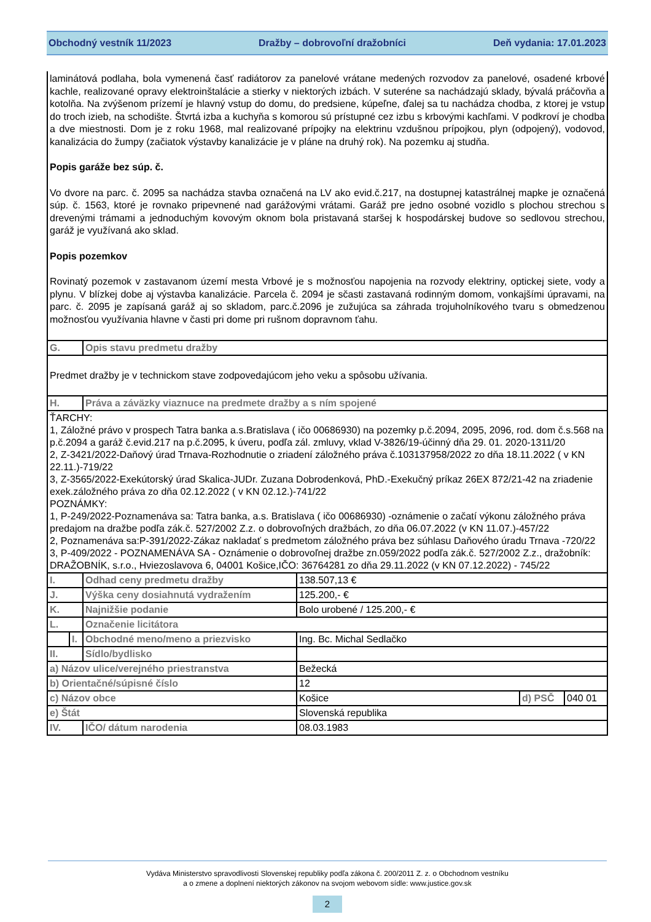Obchodný vestník 11/2023 Dražby – dobrovoľní dražobníci Deň vydania: 17.01.2023
laminátová podlaha, bola vymenená časť radiátorov za panelové vrátane medených rozvodov za panelové, osadené krbové kachle, realizované opravy elektroinštalácie a stierky v niektorých izbách. V suteréne sa nachádzajú sklady, bývalá práčovňa a kotolňa. Na zvýšenom prízemí je hlavný vstup do domu, do predsiene, kúpeľne, ďalej sa tu nachádza chodba, z ktorej je vstup do troch izieb, na schodište. Štvrtá izba a kuchyňa s komorou sú prístupné cez izbu s krbovými kachľami. V podkroví je chodba a dve miestnosti. Dom je z roku 1968, mal realizované prípojky na elektrinu vzdušnou prípojkou, plyn (odpojený), vodovod, kanalizácia do žumpy (začiatok výstavby kanalizácie je v pláne na druhý rok). Na pozemku aj studňa.
Popis garáže bez súp. č.
Vo dvore na parc. č. 2095 sa nachádza stavba označená na LV ako evid.č.217, na dostupnej katastrálnej mapke je označená súp. č. 1563, ktoré je rovnako pripevnené nad garážovými vrátami. Garáž pre jedno osobné vozidlo s plochou strechou s drevenými trámami a jednoduchým kovovým oknom bola pristavaná staršej k hospodárskej budove so sedlovou strechou, garáž je využívaná ako sklad.
Popis pozemkov
Rovinatý pozemok v zastavanom území mesta Vrbové je s možnosťou napojenia na rozvody elektriny, optickej siete, vody a plynu. V blízkej dobe aj výstavba kanalizácie. Parcela č. 2094 je sčasti zastavaná rodinným domom, vonkajšími úpravami, na parc. č. 2095 je zapísaná garáž aj so skladom, parc.č.2096 je zužujúca sa záhrada trojuholníkového tvaru s obmedzenou možnosťou využívania hlavne v časti pri dome pri rušnom dopravnom ťahu.
| G. | | Opis stavu predmetu dražby | | | |
| Predmet dražby je v technickom stave zodpovedajúcom jeho veku a spôsobu užívania. | | | | | |
| H. | | Práva a záväzky viaznuce na predmete dražby a s ním spojené | | | |
| ŤARCHY: 1, Záložné právo v prospech Tatra banka a.s.Bratislava ( ičo 00686930) na pozemky p.č.2094, 2095, 2096, rod. dom č.s.568 na p.č.2094 a garáž č.evid.217 na p.č.2095, k úveru, podľa zál. zmluvy, vklad V-3826/19-účinný dňa 29. 01. 2020-1311/20 2, Z-3421/2022-Daňový úrad Trnava-Rozhodnutie o zriadení záložného práva č.103137958/2022 zo dňa 18.11.2022 ( v KN 22.11.)-719/22 3, Z-3565/2022-Exekútorský úrad Skalica-JUDr. Zuzana Dobrodenková, PhD.-Exekučný príkaz 26EX 872/21-42 na zriadenie exek.záložného práva zo dňa 02.12.2022 ( v KN 02.12.)-741/22 POZNÁMKY: 1, P-249/2022-Poznamenáva sa: Tatra banka, a.s. Bratislava ( ičo 00686930) -oznámenie o začatí výkonu záložného práva predajom na dražbe podľa zák.č. 527/2002 Z.z. o dobrovoľných dražbách, zo dňa 06.07.2022 (v KN 11.07.)-457/22 2, Poznamenáva sa:P-391/2022-Zákaz nakladať s predmetom záložného práva bez súhlasu Daňového úradu Trnava -720/22 3, P-409/2022 - POZNAMENÁVA SA - Oznámenie o dobrovoľnej dražbe zn.059/2022 podľa zák.č. 527/2002 Z.z., dražobník: DRAŽOBNÍK, s.r.o., Hviezoslavova 6, 04001 Košice,IČO: 36764281 zo dňa 29.11.2022 (v KN 07.12.2022) - 745/22 | | | | | |
| I. | | Odhad ceny predmetu dražby | 138.507,13 € | | |
| J. | | Výška ceny dosiahnutá vydražením | 125.200,- € | | |
| K. | | Najnižšie podanie | Bolo urobené / 125.200,- € | | |
| L. | | Označenie licitátora | | | |
| | I. | Obchodné meno/meno a priezvisko | Ing. Bc. Michal Sedlačko | | |
| II. | | Sídlo/bydlisko | | | |
| a) Názov ulice/verejného priestranstva | | | Bežecká | | |
| b) Orientačné/súpisné číslo | | | 12 | | |
| c) Názov obce | | | Košice | d) PSČ | 040 01 |
| e) Štát | | | Slovenská republika | | |
| IV. | | IČO/ dátum narodenia | 08.03.1983 | | |
Vydáva Ministerstvo spravodlivosti Slovenskej republiky podľa zákona č. 200/2011 Z. z. o Obchodnom vestníku
a o zmene a doplnení niektorých zákonov na svojom webovom sídle: www.justice.gov.sk
2